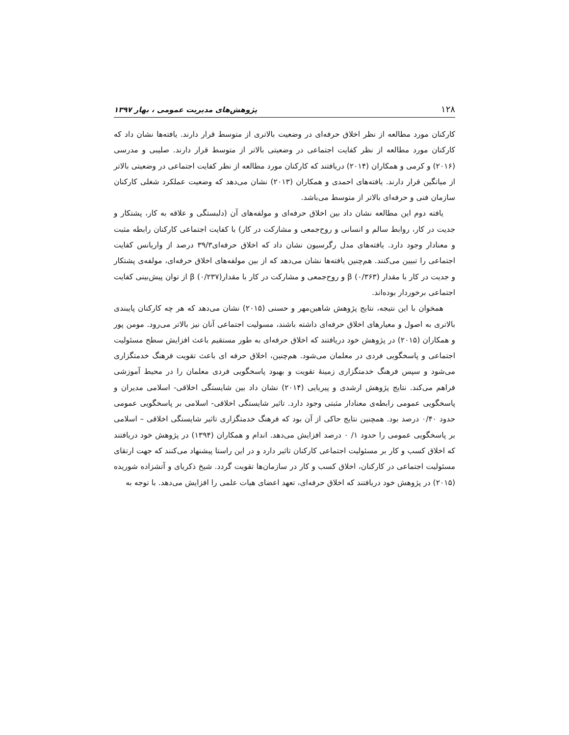۱۲۸ پژوهش‌های مدیریت عمومی ، بهار ۱۳۹۷
کارکنان مورد مطالعه از نظر اخلاق حرفه‌ای در وضعیت بالاتری از متوسط قرار دارند. یافته‌ها نشان داد که کارکنان مورد مطالعه از نظر کفایت اجتماعی در وضعیتی بالاتر از متوسط قرار دارند. صلیبی و مدرسی (۲۰۱۶) و کرمی و همکاران (۲۰۱۴) دریافتند که کارکنان مورد مطالعه از نظر کفایت اجتماعی در وضعیتی بالاتر از میانگین قرار دارند. یافته‌های احمدی و همکاران (۲۰۱۳) نشان می‌دهد که وضعیت عملکرد شغلی کارکنان سازمان فنی و حرفه‌ای بالاتر از متوسط می‌باشد.
یافته دوم این مطالعه نشان داد بین اخلاق حرفه‌ای و مولفه‌های آن (دلبستگی و علاقه به کار، پشتکار و جدیت در کار، روابط سالم و انسانی و روح‌جمعی و مشارکت در کار) با کفایت اجتماعی کارکنان رابطه مثبت و معنادار وجود دارد. یافته‌های مدل رگرسیون نشان داد که اخلاق حرفه‌ای۳۹/۳ درصد از واریانس کفایت اجتماعی را تبیین می‌کنند. هم‌چنین یافته‌ها نشان می‌دهد که از بین مولفه‌های اخلاق حرفه‌ای، مولفه‌ی پشتکار و جدیت در کار با مقدار β (۰/۳۶۳) و روح‌جمعی و مشارکت در کار با مقدارβ (۰/۲۳۷) از توان پیش‌بینی کفایت اجتماعی برخوردار بوده‌اند.
همخوان با این نتیجه، نتایج پژوهش شاهین‌مهر و حسنی (۲۰۱۵) نشان می‌دهد که هر چه کارکنان پایبندی بالاتری به اصول و معیارهای اخلاق حرفه‌ای داشته باشند، مسولیت اجتماعی آنان نیز بالاتر می‌رود. مومن پور و همکاران (۲۰۱۵) در پژوهش خود دریافتند که اخلاق حرفه‌ای به طور مستقیم باعث افزایش سطح مسئولیت اجتماعی و پاسخگویی فردی در معلمان می‌شود. هم‌چنین، اخلاق حرفه ای باعث تقویت فرهنگ خدمتگزاری می‌شود و سپس فرهنگ خدمتگزاری زمینهٔ تقویت و بهبود پاسخگویی فردی معلمان را در محیط آموزشی فراهم می‌کند. نتایج پژوهش ارشدی و پیریایی (۲۰۱۴) نشان داد بین شایستگی اخلاقی- اسلامی مدیران و پاسخگویی عمومی رابطه‌ی معنادار مثبتی وجود دارد. تاثیر شایستگی اخلاقی- اسلامی بر پاسخگویی عمومی حدود ۰/۴۰ درصد بود. همچنین نتایج حاکی از آن بود که فرهنگ خدمتگزاری تاثیر شایستگی اخلاقی – اسلامی بر پاسخگویی عمومی را حدود ۱/ ۰ درصد افزایش می‌دهد. اندام و همکاران (۱۳۹۴) در پژوهش خود دریافتند که اخلاق کسب و کار بر مسئولیت اجتماعی کارکنان تاثیر دارد و در این راستا پیشنهاد می‌کنند که جهت ارتقای مسئولیت اجتماعی در کارکنان، اخلاق کسب و کار در سازمان‌ها تقویت گردد. شیخ ذکریای و آتشزاده شوریده (۲۰۱۵) در پژوهش خود دریافتند که اخلاق حرفه‌ای، تعهد اعضای هیات علمی را افزایش می‌دهد. با توجه به